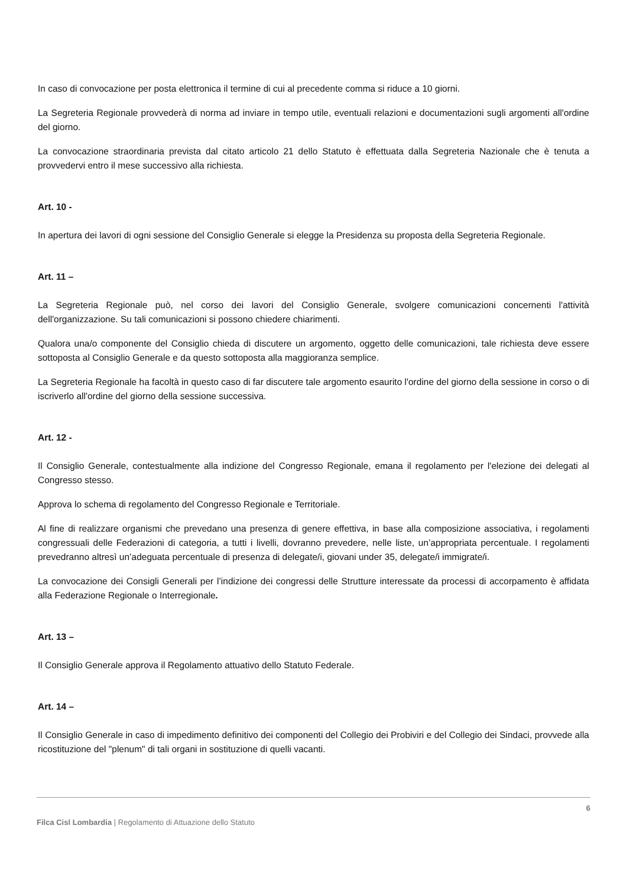In caso di convocazione per posta elettronica il termine di cui al precedente comma si riduce a 10 giorni.
La Segreteria Regionale provvederà di norma ad inviare in tempo utile, eventuali relazioni e documentazioni sugli argomenti all'ordine del giorno.
La convocazione straordinaria prevista dal citato articolo 21 dello Statuto è effettuata dalla Segreteria Nazionale che è tenuta a provvedervi entro il mese successivo alla richiesta.
Art. 10 -
In apertura dei lavori di ogni sessione del Consiglio Generale si elegge la Presidenza su proposta della Segreteria Regionale.
Art. 11 –
La Segreteria Regionale può, nel corso dei lavori del Consiglio Generale, svolgere comunicazioni concernenti l'attività dell'organizzazione. Su tali comunicazioni si possono chiedere chiarimenti.
Qualora una/o componente del Consiglio chieda di discutere un argomento, oggetto delle comunicazioni, tale richiesta deve essere sottoposta al Consiglio Generale e da questo sottoposta alla maggioranza semplice.
La Segreteria Regionale ha facoltà in questo caso di far discutere tale argomento esaurito l'ordine del giorno della sessione in corso o di iscriverlo all'ordine del giorno della sessione successiva.
Art. 12 -
Il Consiglio Generale, contestualmente alla indizione del Congresso Regionale, emana il regolamento per l'elezione dei delegati al Congresso stesso.
Approva lo schema di regolamento del Congresso Regionale e Territoriale.
Al fine di realizzare organismi che prevedano una presenza di genere effettiva, in base alla composizione associativa, i regolamenti congressuali delle Federazioni di categoria, a tutti i livelli, dovranno prevedere, nelle liste, un’appropriata percentuale. I regolamenti prevedranno altresì un’adeguata percentuale di presenza di delegate/i, giovani under 35, delegate/i immigrate/i.
La convocazione dei Consigli Generali per l’indizione dei congressi delle Strutture interessate da processi di accorpamento è affidata alla Federazione Regionale o Interregionale.
Art. 13 –
Il Consiglio Generale approva il Regolamento attuativo dello Statuto Federale.
Art. 14 –
Il Consiglio Generale in caso di impedimento definitivo dei componenti del Collegio dei Probiviri e del Collegio dei Sindaci, provvede alla ricostituzione del "plenum" di tali organi in sostituzione di quelli vacanti.
6
Filca Cisl Lombardia | Regolamento di Attuazione dello Statuto